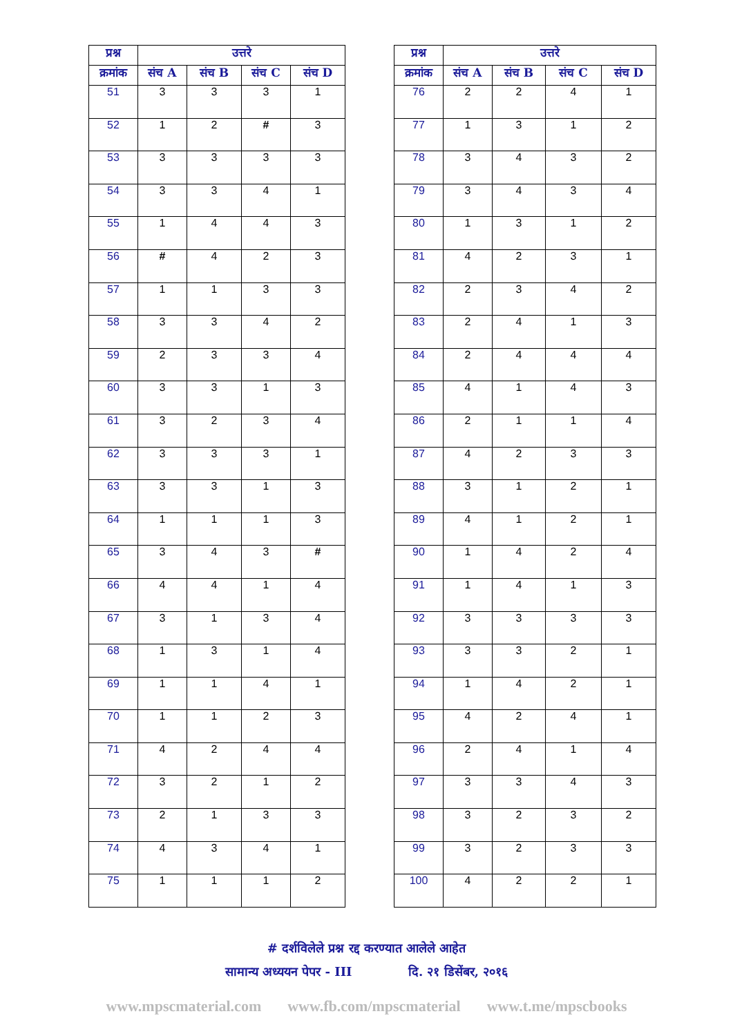| प्रश्न | उत्तरे | | | |
| --- | --- | --- | --- | --- |
| क्रमांक | संच A | संच B | संच C | संच D |
| 51 | 3 | 3 | 3 | 1 |
| 52 | 1 | 2 | # | 3 |
| 53 | 3 | 3 | 3 | 3 |
| 54 | 3 | 3 | 4 | 1 |
| 55 | 1 | 4 | 4 | 3 |
| 56 | # | 4 | 2 | 3 |
| 57 | 1 | 1 | 3 | 3 |
| 58 | 3 | 3 | 4 | 2 |
| 59 | 2 | 3 | 3 | 4 |
| 60 | 3 | 3 | 1 | 3 |
| 61 | 3 | 2 | 3 | 4 |
| 62 | 3 | 3 | 3 | 1 |
| 63 | 3 | 3 | 1 | 3 |
| 64 | 1 | 1 | 1 | 3 |
| 65 | 3 | 4 | 3 | # |
| 66 | 4 | 4 | 1 | 4 |
| 67 | 3 | 1 | 3 | 4 |
| 68 | 1 | 3 | 1 | 4 |
| 69 | 1 | 1 | 4 | 1 |
| 70 | 1 | 1 | 2 | 3 |
| 71 | 4 | 2 | 4 | 4 |
| 72 | 3 | 2 | 1 | 2 |
| 73 | 2 | 1 | 3 | 3 |
| 74 | 4 | 3 | 4 | 1 |
| 75 | 1 | 1 | 1 | 2 |
| प्रश्न | उत्तरे | | | |
| --- | --- | --- | --- | --- |
| क्रमांक | संच A | संच B | संच C | संच D |
| 76 | 2 | 2 | 4 | 1 |
| 77 | 1 | 3 | 1 | 2 |
| 78 | 3 | 4 | 3 | 2 |
| 79 | 3 | 4 | 3 | 4 |
| 80 | 1 | 3 | 1 | 2 |
| 81 | 4 | 2 | 3 | 1 |
| 82 | 2 | 3 | 4 | 2 |
| 83 | 2 | 4 | 1 | 3 |
| 84 | 2 | 4 | 4 | 4 |
| 85 | 4 | 1 | 4 | 3 |
| 86 | 2 | 1 | 1 | 4 |
| 87 | 4 | 2 | 3 | 3 |
| 88 | 3 | 1 | 2 | 1 |
| 89 | 4 | 1 | 2 | 1 |
| 90 | 1 | 4 | 2 | 4 |
| 91 | 1 | 4 | 1 | 3 |
| 92 | 3 | 3 | 3 | 3 |
| 93 | 3 | 3 | 2 | 1 |
| 94 | 1 | 4 | 2 | 1 |
| 95 | 4 | 2 | 4 | 1 |
| 96 | 2 | 4 | 1 | 4 |
| 97 | 3 | 3 | 4 | 3 |
| 98 | 3 | 2 | 3 | 2 |
| 99 | 3 | 2 | 3 | 3 |
| 100 | 4 | 2 | 2 | 1 |
# दर्शविलेले प्रश्न रद्द करण्यात आलेले आहेत
सामान्य अध्ययन पेपर - III दि. २१ डिसेंबर, २०१६
www.mpscmaterial.com www.fb.com/mpscmaterial www.t.me/mpscbooks